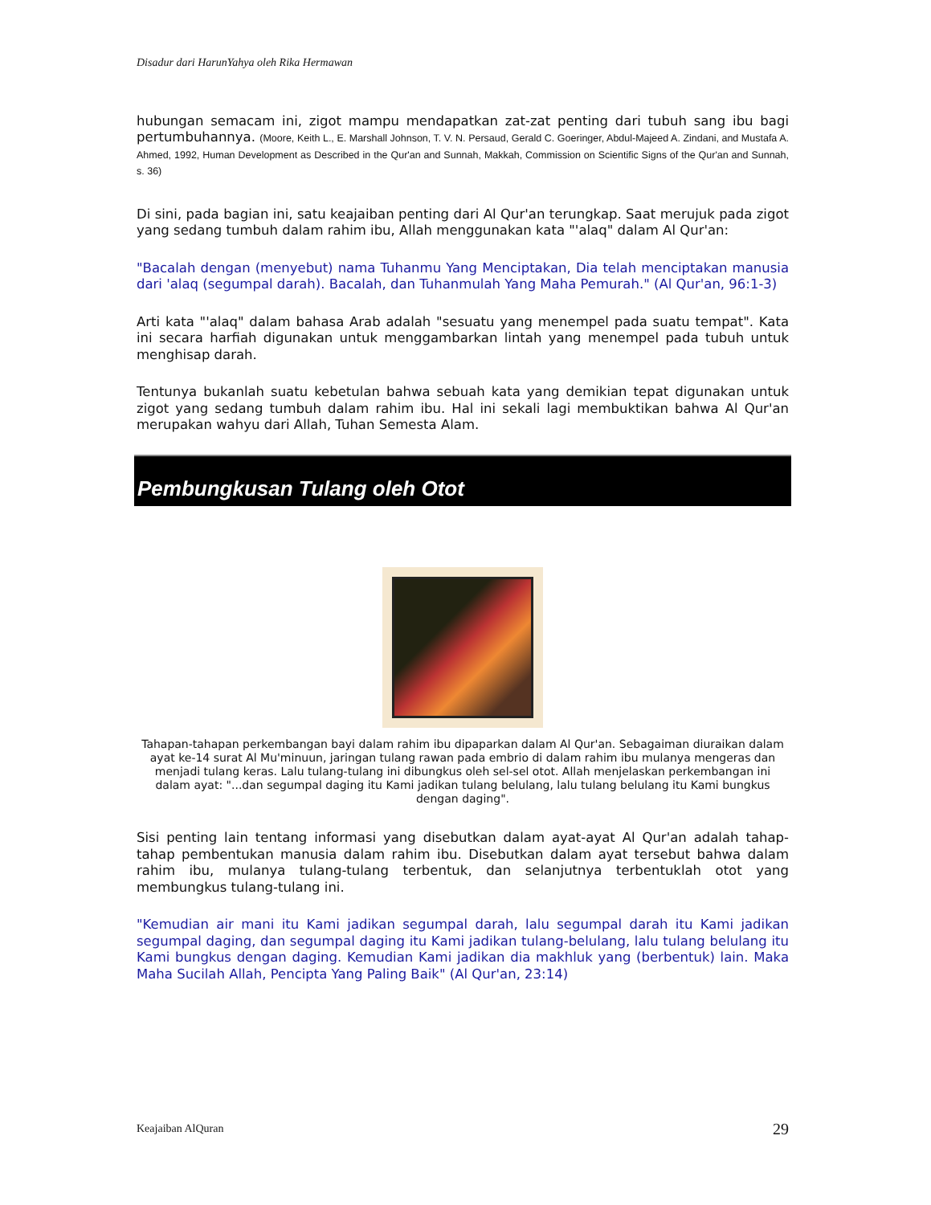Disadur dari HarunYahya oleh Rika Hermawan
hubungan semacam ini, zigot mampu mendapatkan zat-zat penting dari tubuh sang ibu bagi pertumbuhannya. (Moore, Keith L., E. Marshall Johnson, T. V. N. Persaud, Gerald C. Goeringer, Abdul-Majeed A. Zindani, and Mustafa A. Ahmed, 1992, Human Development as Described in the Qur'an and Sunnah, Makkah, Commission on Scientific Signs of the Qur'an and Sunnah, s. 36)
Di sini, pada bagian ini, satu keajaiban penting dari Al Qur'an terungkap. Saat merujuk pada zigot yang sedang tumbuh dalam rahim ibu, Allah menggunakan kata "'alaq" dalam Al Qur'an:
"Bacalah dengan (menyebut) nama Tuhanmu Yang Menciptakan, Dia telah menciptakan manusia dari 'alaq (segumpal darah). Bacalah, dan Tuhanmulah Yang Maha Pemurah." (Al Qur'an, 96:1-3)
Arti kata "'alaq" dalam bahasa Arab adalah "sesuatu yang menempel pada suatu tempat". Kata ini secara harfiah digunakan untuk menggambarkan lintah yang menempel pada tubuh untuk menghisap darah.
Tentunya bukanlah suatu kebetulan bahwa sebuah kata yang demikian tepat digunakan untuk zigot yang sedang tumbuh dalam rahim ibu. Hal ini sekali lagi membuktikan bahwa Al Qur'an merupakan wahyu dari Allah, Tuhan Semesta Alam.
Pembungkusan Tulang oleh Otot
Tahapan-tahapan perkembangan bayi dalam rahim ibu dipaparkan dalam Al Qur'an. Sebagaiman diuraikan dalam ayat ke-14 surat Al Mu'minuun, jaringan tulang rawan pada embrio di dalam rahim ibu mulanya mengeras dan menjadi tulang keras. Lalu tulang-tulang ini dibungkus oleh sel-sel otot. Allah menjelaskan perkembangan ini dalam ayat: "...dan segumpal daging itu Kami jadikan tulang belulang, lalu tulang belulang itu Kami bungkus dengan daging".
Sisi penting lain tentang informasi yang disebutkan dalam ayat-ayat Al Qur'an adalah tahap-tahap pembentukan manusia dalam rahim ibu. Disebutkan dalam ayat tersebut bahwa dalam rahim ibu, mulanya tulang-tulang terbentuk, dan selanjutnya terbentuklah otot yang membungkus tulang-tulang ini.
"Kemudian air mani itu Kami jadikan segumpal darah, lalu segumpal darah itu Kami jadikan segumpal daging, dan segumpal daging itu Kami jadikan tulang-belulang, lalu tulang belulang itu Kami bungkus dengan daging. Kemudian Kami jadikan dia makhluk yang (berbentuk) lain. Maka Maha Sucilah Allah, Pencipta Yang Paling Baik" (Al Qur'an, 23:14)
Keajaiban AlQuran 29